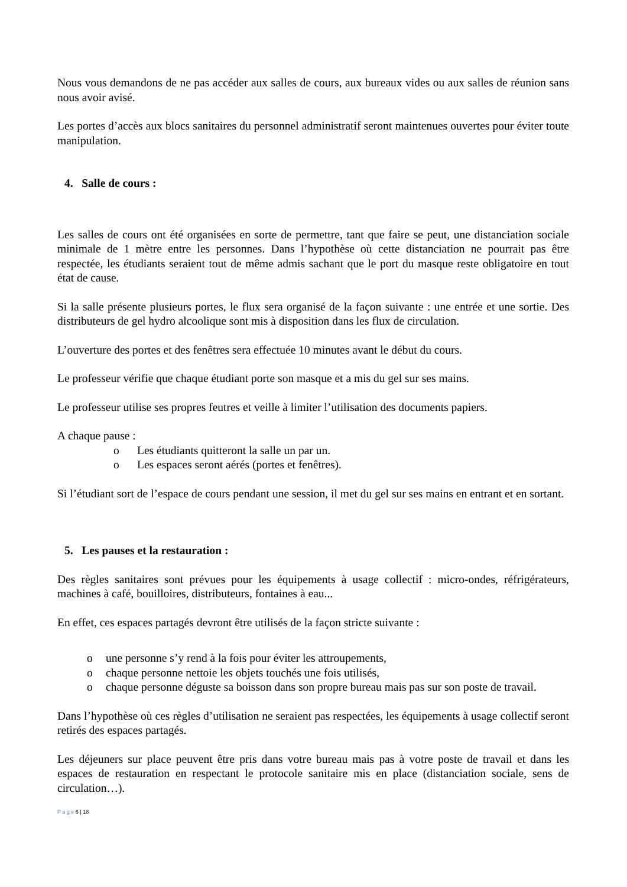Nous vous demandons de ne pas accéder aux salles de cours, aux bureaux vides ou aux salles de réunion sans nous avoir avisé.
Les portes d’accès aux blocs sanitaires du personnel administratif seront maintenues ouvertes pour éviter toute manipulation.
4. Salle de cours :
Les salles de cours ont été organisées en sorte de permettre, tant que faire se peut, une distanciation sociale minimale de 1 mètre entre les personnes. Dans l’hypothèse où cette distanciation ne pourrait pas être respectée, les étudiants seraient tout de même admis sachant que le port du masque reste obligatoire en tout état de cause.
Si la salle présente plusieurs portes, le flux sera organisé de la façon suivante : une entrée et une sortie. Des distributeurs de gel hydro alcoolique sont mis à disposition dans les flux de circulation.
L’ouverture des portes et des fenêtres sera effectuée 10 minutes avant le début du cours.
Le professeur vérifie que chaque étudiant porte son masque et a mis du gel sur ses mains.
Le professeur utilise ses propres feutres et veille à limiter l’utilisation des documents papiers.
A chaque pause :
o Les étudiants quitteront la salle un par un.
o Les espaces seront aérés (portes et fenêtres).
Si l’étudiant sort de l’espace de cours pendant une session, il met du gel sur ses mains en entrant et en sortant.
5. Les pauses et la restauration :
Des règles sanitaires sont prévues pour les équipements à usage collectif : micro-ondes, réfrigérateurs, machines à café, bouilloires, distributeurs, fontaines à eau...
En effet, ces espaces partagés devront être utilisés de la façon stricte suivante :
o une personne s’y rend à la fois pour éviter les attroupements,
o chaque personne nettoie les objets touchés une fois utilisés,
o chaque personne déguste sa boisson dans son propre bureau mais pas sur son poste de travail.
Dans l’hypothèse où ces règles d’utilisation ne seraient pas respectées, les équipements à usage collectif seront retirés des espaces partagés.
Les déjeuners sur place peuvent être pris dans votre bureau mais pas à votre poste de travail et dans les espaces de restauration en respectant le protocole sanitaire mis en place (distanciation sociale, sens de circulation…).
P a g e 6 | 18